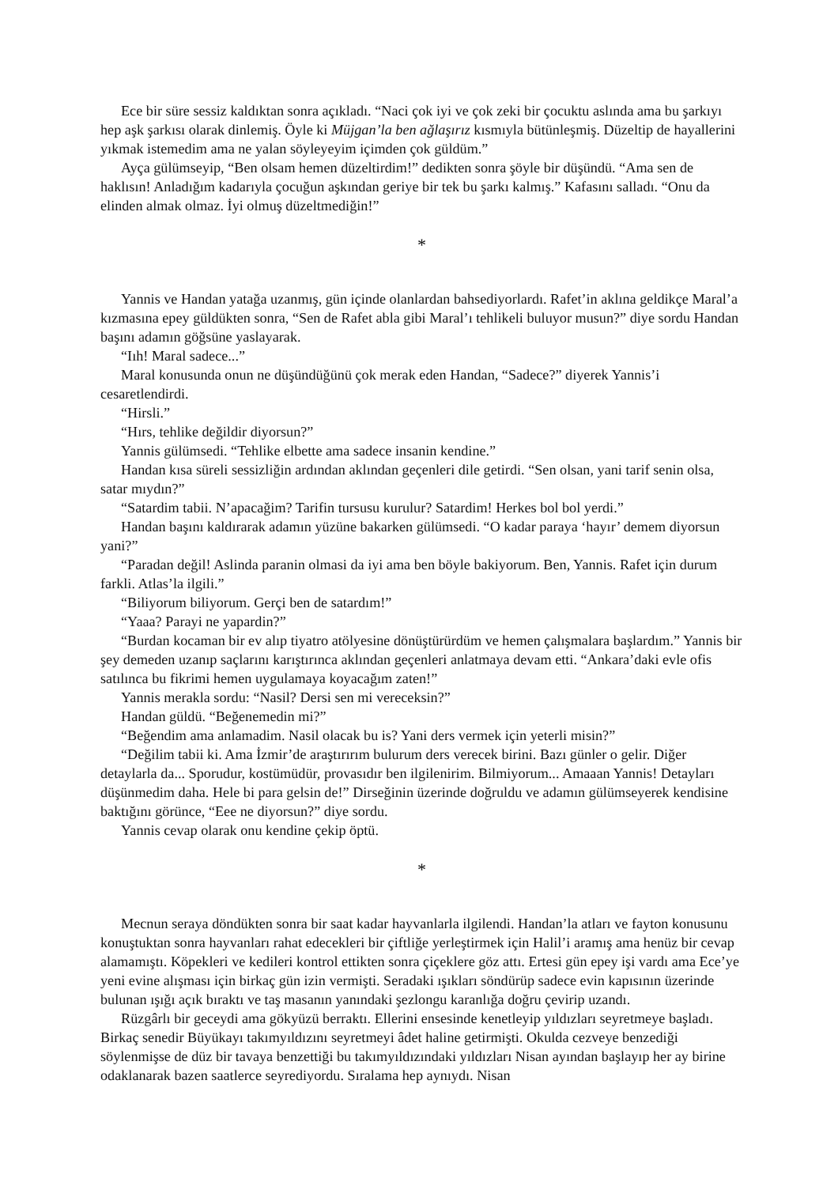Ece bir süre sessiz kaldıktan sonra açıkladı. “Naci çok iyi ve çok zeki bir çocuktu aslında ama bu şarkıyı hep aşk şarkısı olarak dinlemiş. Öyle ki Müjgan’la ben ağlaşırız kısmıyla bütünleşmiş. Düzeltip de hayallerini yıkmak istemedim ama ne yalan söyleyeyim içimden çok güldüm.”
Ayça gülümseyip, “Ben olsam hemen düzeltirdim!” dedikten sonra şöyle bir düşündü. “Ama sen de haklısın! Anladığım kadarıyla çocuğun aşkından geriye bir tek bu şarkı kalmış.” Kafasını salladı. “Onu da elinden almak olmaz. İyi olmuş düzeltmediğin!”
*
Yannis ve Handan yatağa uzanmış, gün içinde olanlardan bahsediyorlardı. Rafet’in aklına geldikçe Maral’a kızmasına epey güldükten sonra, “Sen de Rafet abla gibi Maral’ı tehlikeli buluyor musun?” diye sordu Handan başını adamın göğsüne yaslayarak.
“Iıh! Maral sadece...”
Maral konusunda onun ne düşündüğünü çok merak eden Handan, “Sadece?” diyerek Yannis’i cesaretlendirdi.
“Hirsli.”
“Hırs, tehlike değildir diyorsun?”
Yannis gülümsedi. “Tehlike elbette ama sadece insanin kendine.”
Handan kısa süreli sessizliğin ardından aklından geçenleri dile getirdi. “Sen olsan, yani tarif senin olsa, satar mıydın?”
“Satardim tabii. N’apacağim? Tarifin tursusu kurulur? Satardim! Herkes bol bol yerdi.”
Handan başını kaldırarak adamın yüzüne bakarken gülümsedi. “O kadar paraya ‘hayır’ demem diyorsun yani?”
“Paradan değil! Aslinda paranin olmasi da iyi ama ben böyle bakiyorum. Ben, Yannis. Rafet için durum farkli. Atlas’la ilgili.”
“Biliyorum biliyorum. Gerçi ben de satardım!”
“Yaaa? Parayi ne yapardin?”
“Burdan kocaman bir ev alıp tiyatro atölyesine dönüştürürdüm ve hemen çalışmalara başlardım.” Yannis bir şey demeden uzanıp saçlarını karıştırınca aklından geçenleri anlatmaya devam etti. “Ankara’daki evle ofis satılınca bu fikrimi hemen uygulamaya koyacağım zaten!”
Yannis merakla sordu: “Nasil? Dersi sen mi vereceksin?”
Handan güldü. “Beğenemedin mi?”
“Beğendim ama anlamadim. Nasil olacak bu is? Yani ders vermek için yeterli misin?”
“Değilim tabii ki. Ama İzmir’de araştırırım bulurum ders verecek birini. Bazı günler o gelir. Diğer detaylarla da... Sporudur, kostümüdür, provasıdır ben ilgilenirim. Bilmiyorum... Amaaan Yannis! Detayları düşünmedim daha. Hele bi para gelsin de!” Dirseğinin üzerinde doğruldu ve adamın gülümseyerek kendisine baktığını görünce, “Eee ne diyorsun?” diye sordu.
Yannis cevap olarak onu kendine çekip öptü.
*
Mecnun seraya döndükten sonra bir saat kadar hayvanlarla ilgilendi. Handan’la atları ve fayton konusunu konuştuktan sonra hayvanları rahat edecekleri bir çiftliğe yerleştirmek için Halil’i aramış ama henüz bir cevap alamamıştı. Köpekleri ve kedileri kontrol ettikten sonra çiçeklere göz attı. Ertesi gün epey işi vardı ama Ece’ye yeni evine alışması için birkaç gün izin vermişti. Seradaki ışıkları söndürüp sadece evin kapısının üzerinde bulunan ışığı açık bıraktı ve taş masanın yanındaki şezlongu karanlığa doğru çevirip uzandı.
Rüzgârlı bir geceydi ama gökyüzü berraktı. Ellerini ensesinde kenetleyip yıldızları seyretmeye başladı. Birkaç senedir Büyükayı takımyıldızını seyretmeyi âdet haline getirmişti. Okulda cezveye benzediği söylenmişse de düz bir tavaya benzettiği bu takımyıldızındaki yıldızları Nisan ayından başlayıp her ay birine odaklanarak bazen saatlerce seyrediyordu. Sıralama hep aynıydı. Nisan